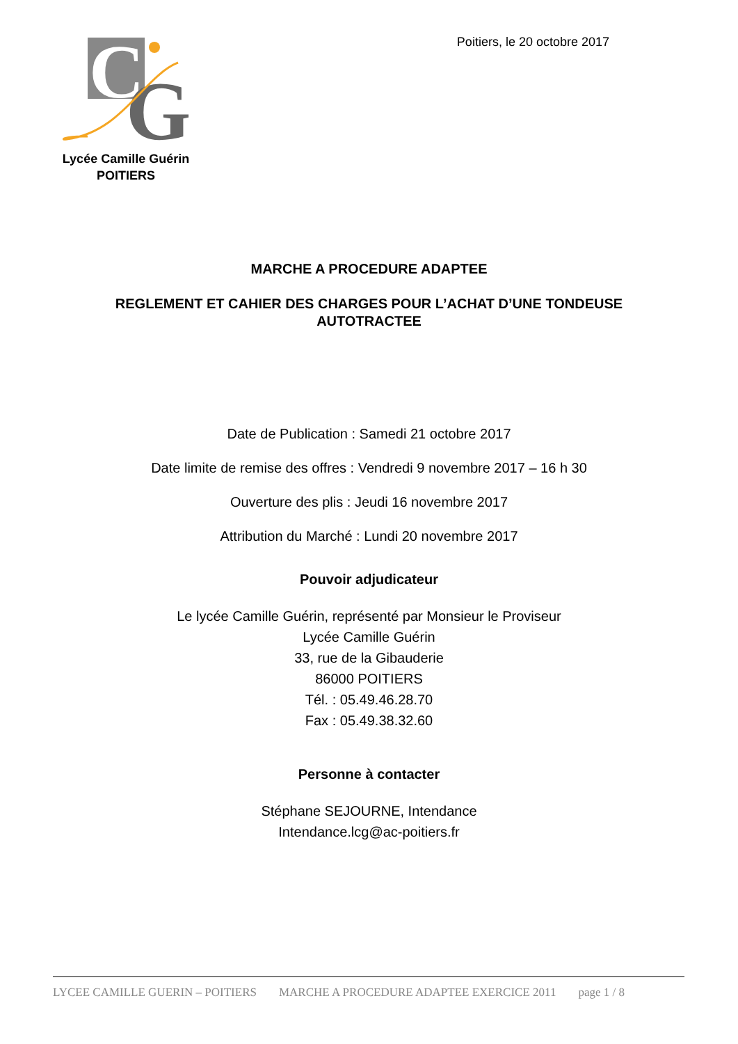C
G
Lycée Camille Guérin
POITIERS
Poitiers, le 20 octobre 2017
MARCHE A PROCEDURE ADAPTEE
REGLEMENT ET CAHIER DES CHARGES POUR L’ACHAT D’UNE TONDEUSE
AUTOTRACTEE
Date de Publication : Samedi 21 octobre 2017
Date limite de remise des offres : Vendredi 9 novembre 2017 – 16 h 30
Ouverture des plis : Jeudi 16 novembre 2017
Attribution du Marché : Lundi 20 novembre 2017
Pouvoir adjudicateur
Le lycée Camille Guérin, représenté par Monsieur le Proviseur
Lycée Camille Guérin
33, rue de la Gibauderie
86000 POITIERS
Tél. : 05.49.46.28.70
Fax : 05.49.38.32.60
Personne à contacter
Stéphane SEJOURNE, Intendance
Intendance.lcg@ac-poitiers.fr
LYCEE CAMILLE GUERIN – POITIERS MARCHE A PROCEDURE ADAPTEE EXERCICE 2011 page 1 / 8